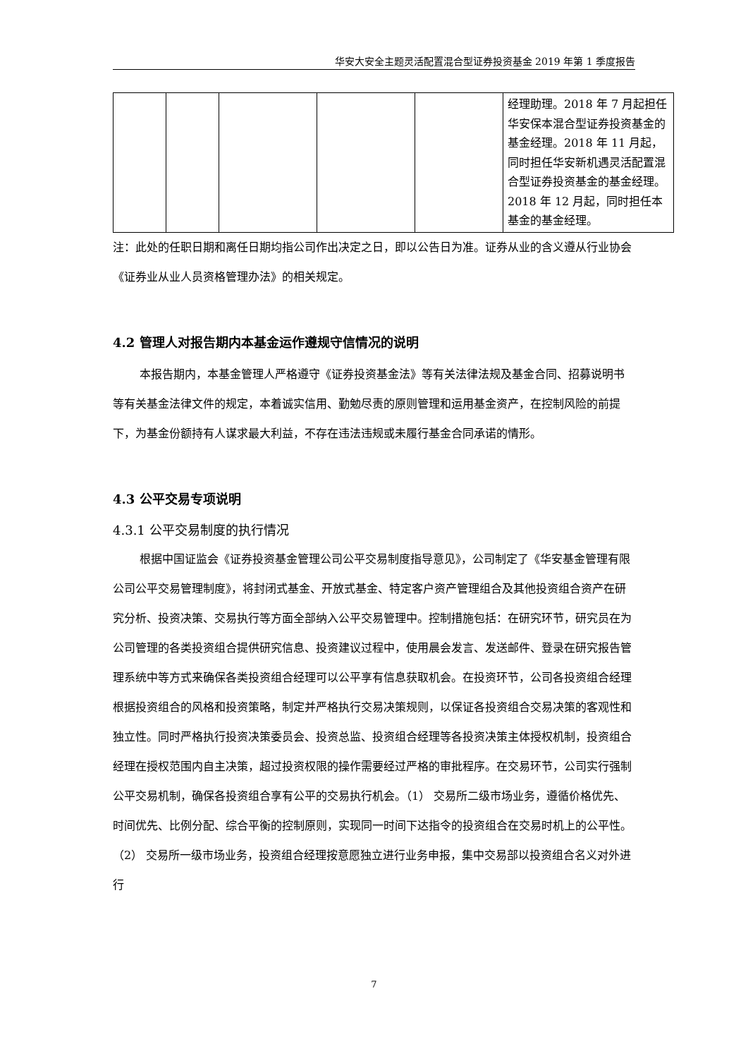华安大安全主题灵活配置混合型证券投资基金 2019 年第 1 季度报告
| | | | | | 经理助理。2018 年 7 月起担任华安保本混合型证券投资基金的基金经理。2018 年 11 月起，同时担任华安新机遇灵活配置混合型证券投资基金的基金经理。2018 年 12 月起，同时担任本基金的基金经理。 |
注：此处的任职日期和离任日期均指公司作出决定之日，即以公告日为准。证券从业的含义遵从行业协会《证券业从业人员资格管理办法》的相关规定。
4.2 管理人对报告期内本基金运作遵规守信情况的说明
本报告期内，本基金管理人严格遵守《证券投资基金法》等有关法律法规及基金合同、招募说明书等有关基金法律文件的规定，本着诚实信用、勤勉尽责的原则管理和运用基金资产，在控制风险的前提下，为基金份额持有人谋求最大利益，不存在违法违规或未履行基金合同承诺的情形。
4.3 公平交易专项说明
4.3.1 公平交易制度的执行情况
根据中国证监会《证券投资基金管理公司公平交易制度指导意见》，公司制定了《华安基金管理有限公司公平交易管理制度》，将封闭式基金、开放式基金、特定客户资产管理组合及其他投资组合资产在研究分析、投资决策、交易执行等方面全部纳入公平交易管理中。控制措施包括：在研究环节，研究员在为公司管理的各类投资组合提供研究信息、投资建议过程中，使用晨会发言、发送邮件、登录在研究报告管理系统中等方式来确保各类投资组合经理可以公平享有信息获取机会。在投资环节，公司各投资组合经理根据投资组合的风格和投资策略，制定并严格执行交易决策规则，以保证各投资组合交易决策的客观性和独立性。同时严格执行投资决策委员会、投资总监、投资组合经理等各投资决策主体授权机制，投资组合经理在授权范围内自主决策，超过投资权限的操作需要经过严格的审批程序。在交易环节，公司实行强制公平交易机制，确保各投资组合享有公平的交易执行机会。（1） 交易所二级市场业务，遵循价格优先、时间优先、比例分配、综合平衡的控制原则，实现同一时间下达指令的投资组合在交易时机上的公平性。（2） 交易所一级市场业务，投资组合经理按意愿独立进行业务申报，集中交易部以投资组合名义对外进行
7